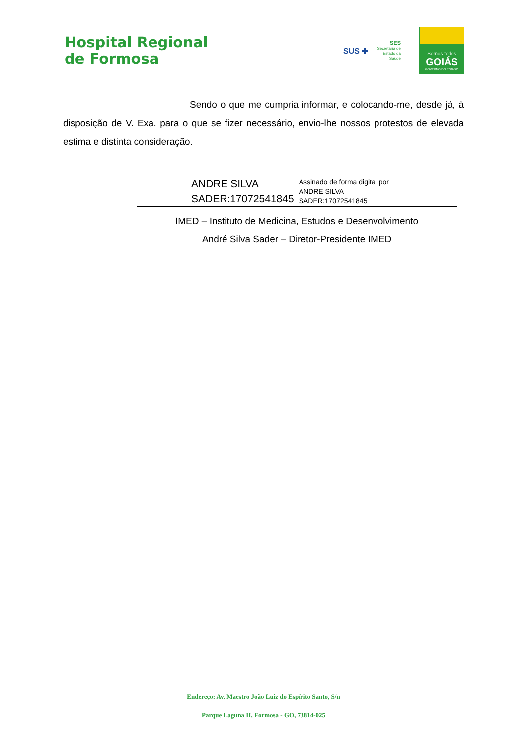Hospital Regional
de Formosa
SUS ✚
SES
Secretaria de
Estado da
Saúde
Somos todos
GOIÁS
GOVERNO DO ESTADO
Sendo o que me cumpria informar, e colocando-me, desde já, à disposição de V. Exa. para o que se fizer necessário, envio-lhe nossos protestos de elevada estima e distinta consideração.
ANDRE SILVA
SADER:17072541845
Assinado de forma digital por
ANDRE SILVA
SADER:17072541845
IMED – Instituto de Medicina, Estudos e Desenvolvimento
André Silva Sader – Diretor-Presidente IMED
Endereço: Av. Maestro João Luiz do Espírito Santo, S/n
Parque Laguna II, Formosa - GO, 73814-025